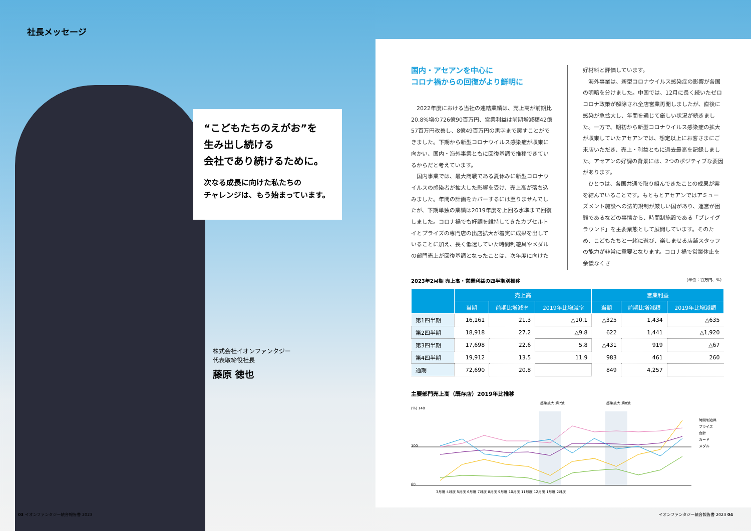社長メッセージ
“こどもたちのえがお”を
生み出し続ける
会社であり続けるために。
次なる成長に向けた私たちの
チャレンジは、もう始まっています。
株式会社イオンファンタジー
代表取締役社長
藤原 徳也
国内・アセアンを中心に
コロナ禍からの回復がより鮮明に
2022年度における当社の連結業績は、売上高が前期比20.8%増の726億90百万円、営業利益は前期増減額42億57百万円改善し、8億49百万円の黒字まで戻すことができました。下期から新型コロナウイルス感染症が収束に向かい、国内・海外事業ともに回復基調で推移できているからだと考えています。
国内事業では、最大商戦である夏休みに新型コロナウイルスの感染者が拡大した影響を受け、売上高が落ち込みました。年間の計画をカバーするには至りませんでしたが、下期単独の業績は2019年度を上回る水準まで回復しました。コロナ禍でも好調を維持してきたカプセルトイとプライズの専門店の出店拡大が着実に成果を出していることに加え、長く低迷していた時間制遊具やメダルの部門売上が回復基調となったことは、次年度に向けた
好材料と評価しています。
海外事業は、新型コロナウイルス感染症の影響が各国の明暗を分けました。中国では、12月に長く続いたゼロコロナ政策が解除され全店営業再開しましたが、直後に感染が急拡大し、年間を通じて厳しい状況が続きました。一方で、期初から新型コロナウイルス感染症の拡大が収束していたアセアンでは、想定以上にお客さまにご来店いただき、売上・利益ともに過去最高を記録しました。アセアンの好調の背景には、2つのポジティブな要因があります。
ひとつは、各国共通で取り組んできたことの成果が実を結んでいることです。もともとアセアンではアミューズメント施設への法的規制が厳しい国があり、運営が困難であるなどの事情から、時間制施設である「プレイグラウンド」を主要業態として展開しています。そのため、こどもたちと一緒に遊び、楽しませる店舗スタッフの能力が非常に重要となります。コロナ禍で営業休止を余儀なくさ
2023年2月期 売上高・営業利益の四半期別推移 （単位：百万円、%）
| | 売上高 | | | 営業利益 | | |
| --- | --- | --- | --- | --- | --- | --- |
| | 当期 | 前期比増減率 | 2019年比増減率 | 当期 | 前期比増減額 | 2019年比増減額 |
| 第1四半期 | 16,161 | 21.3 | △10.1 | △325 | 1,434 | △635 |
| 第2四半期 | 18,918 | 27.2 | △9.8 | 622 | 1,441 | △1,920 |
| 第3四半期 | 17,698 | 22.6 | 5.8 | △431 | 919 | △67 |
| 第4四半期 | 19,912 | 13.5 | 11.9 | 983 | 461 | 260 |
| 通期 | 72,690 | 20.8 | | 849 | 4,257 | |
主要部門売上高（既存店）2019年比推移
感染拡大 第7波
感染拡大 第8波
(%) 140
60
100
3月度 4月度 5月度 6月度 7月度 8月度 9月度 10月度 11月度 12月度 1月度 2月度
時間制遊具
プライズ
合計
カード
メダル
03 イオンファンタジー統合報告書 2023
イオンファンタジー統合報告書 2023 04